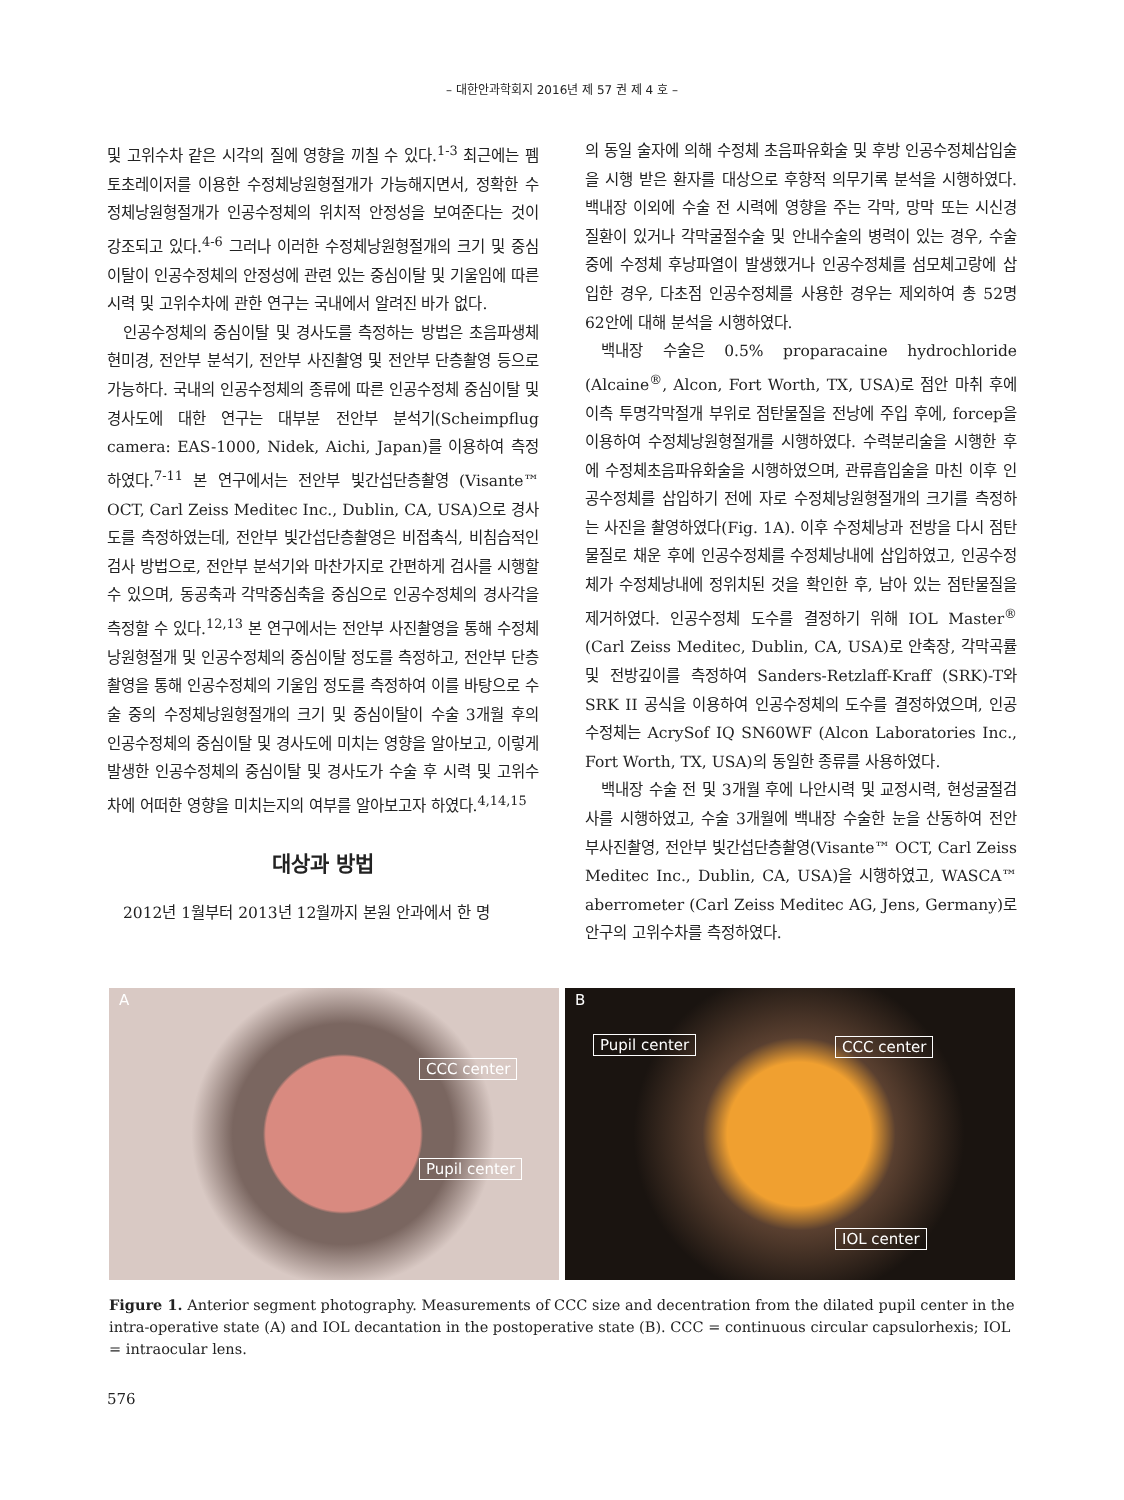– 대한안과학회지 2016년 제 57 권 제 4 호 –
및 고위수차 같은 시각의 질에 영향을 끼칠 수 있다.<sup>1-3</sup> 최근에는 펨토초레이저를 이용한 수정체낭원형절개가 가능해지면서, 정확한 수정체낭원형절개가 인공수정체의 위치적 안정성을 보여준다는 것이 강조되고 있다.<sup>4-6</sup> 그러나 이러한 수정체낭원형절개의 크기 및 중심이탈이 인공수정체의 안정성에 관련 있는 중심이탈 및 기울임에 따른 시력 및 고위수차에 관한 연구는 국내에서 알려진 바가 없다.
인공수정체의 중심이탈 및 경사도를 측정하는 방법은 초음파생체현미경, 전안부 분석기, 전안부 사진촬영 및 전안부 단층촬영 등으로 가능하다. 국내의 인공수정체의 종류에 따른 인공수정체 중심이탈 및 경사도에 대한 연구는 대부분 전안부 분석기(Scheimpflug camera: EAS-1000, Nidek, Aichi, Japan)를 이용하여 측정하였다.<sup>7-11</sup> 본 연구에서는 전안부 빛간섭단층촬영 (Visante™ OCT, Carl Zeiss Meditec Inc., Dublin, CA, USA)으로 경사도를 측정하였는데, 전안부 빛간섭단층촬영은 비접촉식, 비침습적인 검사 방법으로, 전안부 분석기와 마찬가지로 간편하게 검사를 시행할 수 있으며, 동공축과 각막중심축을 중심으로 인공수정체의 경사각을 측정할 수 있다.<sup>12,13</sup> 본 연구에서는 전안부 사진촬영을 통해 수정체낭원형절개 및 인공수정체의 중심이탈 정도를 측정하고, 전안부 단층촬영을 통해 인공수정체의 기울임 정도를 측정하여 이를 바탕으로 수술 중의 수정체낭원형절개의 크기 및 중심이탈이 수술 3개월 후의 인공수정체의 중심이탈 및 경사도에 미치는 영향을 알아보고, 이렇게 발생한 인공수정체의 중심이탈 및 경사도가 수술 후 시력 및 고위수차에 어떠한 영향을 미치는지의 여부를 알아보고자 하였다.<sup>4,14,15</sup>
대상과 방법
2012년 1월부터 2013년 12월까지 본원 안과에서 한 명
의 동일 술자에 의해 수정체 초음파유화술 및 후방 인공수정체삽입술을 시행 받은 환자를 대상으로 후향적 의무기록 분석을 시행하였다. 백내장 이외에 수술 전 시력에 영향을 주는 각막, 망막 또는 시신경 질환이 있거나 각막굴절수술 및 안내수술의 병력이 있는 경우, 수술 중에 수정체 후낭파열이 발생했거나 인공수정체를 섬모체고랑에 삽입한 경우, 다초점 인공수정체를 사용한 경우는 제외하여 총 52명 62안에 대해 분석을 시행하였다.
백내장 수술은 0.5% proparacaine hydrochloride (Alcaine<sup>®</sup>, Alcon, Fort Worth, TX, USA)로 점안 마취 후에 이측 투명각막절개 부위로 점탄물질을 전낭에 주입 후에, forcep을 이용하여 수정체낭원형절개를 시행하였다. 수력분리술을 시행한 후에 수정체초음파유화술을 시행하였으며, 관류흡입술을 마친 이후 인공수정체를 삽입하기 전에 자로 수정체낭원형절개의 크기를 측정하는 사진을 촬영하였다(Fig. 1A). 이후 수정체낭과 전방을 다시 점탄물질로 채운 후에 인공수정체를 수정체낭내에 삽입하였고, 인공수정체가 수정체낭내에 정위치된 것을 확인한 후, 남아 있는 점탄물질을 제거하였다. 인공수정체 도수를 결정하기 위해 IOL Master<sup>®</sup> (Carl Zeiss Meditec, Dublin, CA, USA)로 안축장, 각막곡률 및 전방깊이를 측정하여 Sanders-Retzlaff-Kraff (SRK)-T와 SRK II 공식을 이용하여 인공수정체의 도수를 결정하였으며, 인공수정체는 AcrySof IQ SN60WF (Alcon Laboratories Inc., Fort Worth, TX, USA)의 동일한 종류를 사용하였다.
백내장 수술 전 및 3개월 후에 나안시력 및 교정시력, 현성굴절검사를 시행하였고, 수술 3개월에 백내장 수술한 눈을 산동하여 전안부사진촬영, 전안부 빛간섭단층촬영(Visante™ OCT, Carl Zeiss Meditec Inc., Dublin, CA, USA)을 시행하였고, WASCA™ aberrometer (Carl Zeiss Meditec AG, Jens, Germany)로 안구의 고위수차를 측정하였다.
A
CCC center
Pupil center
B
Pupil center CCC center
IOL center
Figure 1. Anterior segment photography. Measurements of CCC size and decentration from the dilated pupil center in the intra-operative state (A) and IOL decantation in the postoperative state (B). CCC = continuous circular capsulorhexis; IOL = intraocular lens.
576